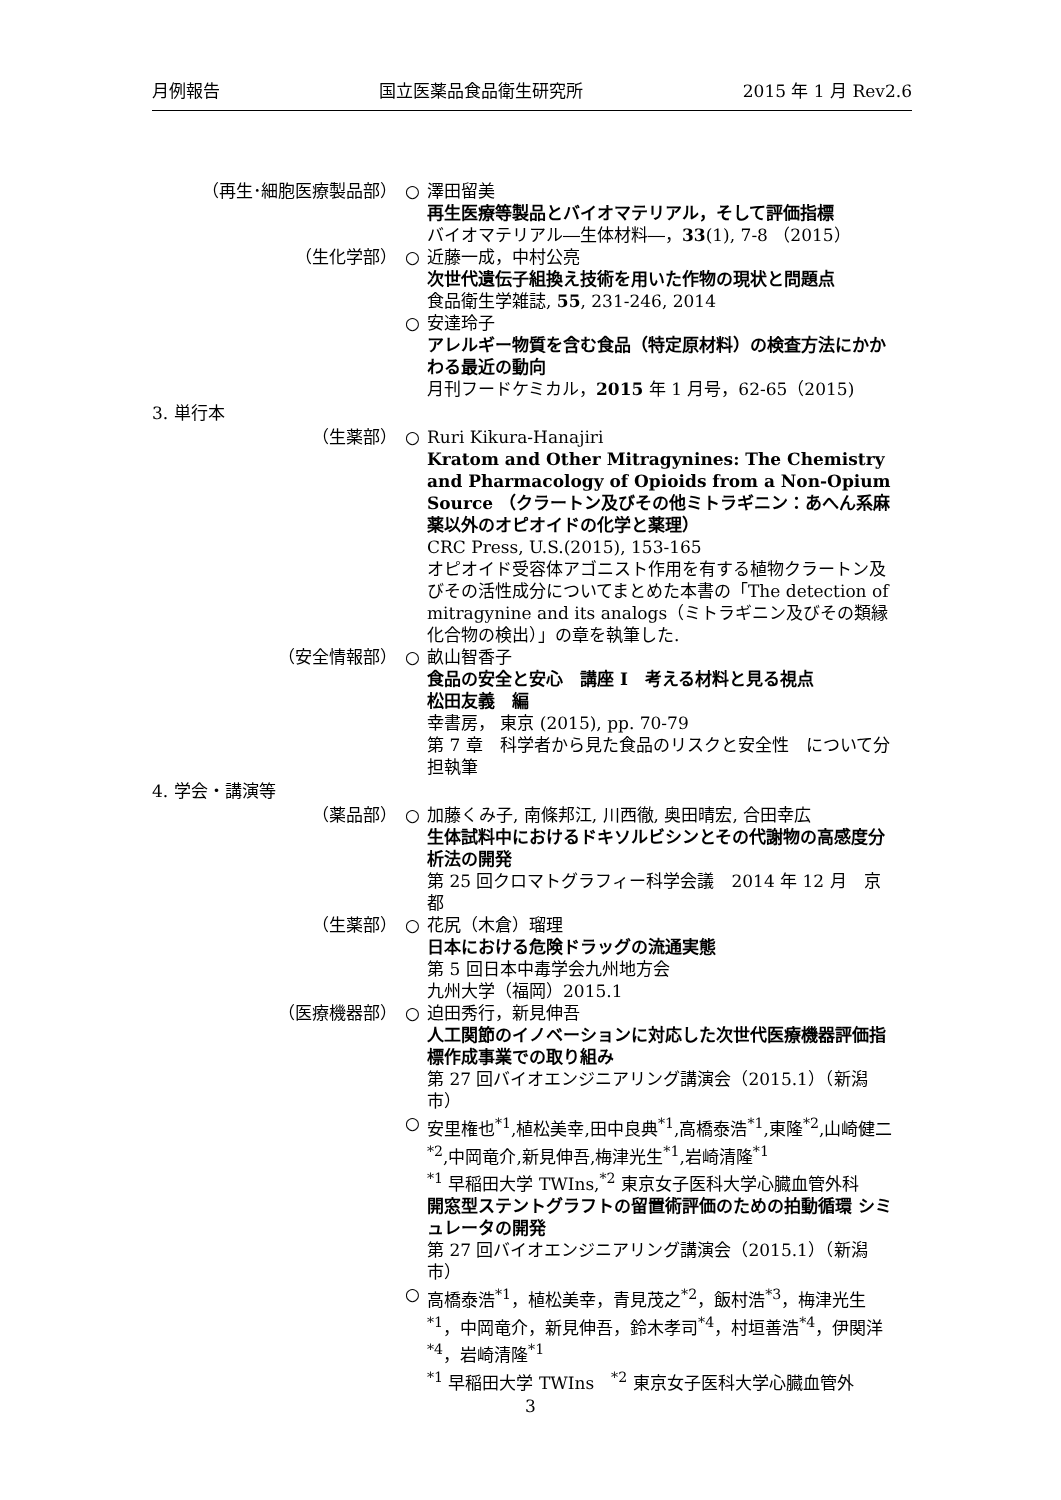月例報告 国立医薬品食品衛生研究所 2015 年 1 月 Rev2.6
（再生･細胞医療製品部） ○ 澤田留美
再生医療等製品とバイオマテリアル，そして評価指標
バイオマテリアル―生体材料―，33(1), 7-8 （2015）
（生化学部） ○ 近藤一成，中村公亮
次世代遺伝子組換え技術を用いた作物の現状と問題点
食品衛生学雑誌, 55, 231-246, 2014
○ 安達玲子
アレルギー物質を含む食品（特定原材料）の検査方法にかかわる最近の動向
月刊フードケミカル，2015 年 1 月号，62-65（2015)
3. 単行本
（生薬部） ○ Ruri Kikura-Hanajiri
Kratom and Other Mitragynines: The Chemistry and Pharmacology of Opioids from a Non-Opium Source （クラートン及びその他ミトラギニン：あへん系麻薬以外のオピオイドの化学と薬理）
CRC Press, U.S.(2015), 153-165
オピオイド受容体アゴニスト作用を有する植物クラートン及びその活性成分についてまとめた本書の「The detection of mitragynine and its analogs（ミトラギニン及びその類縁化合物の検出）」の章を執筆した.
（安全情報部） ○ 畝山智香子
食品の安全と安心　講座 I　考える材料と見る視点
松田友義　編
幸書房， 東京 (2015), pp. 70-79
第 7 章　科学者から見た食品のリスクと安全性　について分担執筆
4. 学会・講演等
（薬品部） ○ 加藤くみ子, 南條邦江, 川西徹, 奥田晴宏, 合田幸広
生体試料中におけるドキソルビシンとその代謝物の高感度分析法の開発
第 25 回クロマトグラフィー科学会議　2014 年 12 月　京都
（生薬部） ○ 花尻（木倉）瑠理
日本における危険ドラッグの流通実態
第 5 回日本中毒学会九州地方会
九州大学（福岡）2015.1
（医療機器部） ○ 迫田秀行，新見伸吾
人工関節のイノベーションに対応した次世代医療機器評価指標作成事業での取り組み
第 27 回バイオエンジニアリング講演会（2015.1）（新潟市）
○ 安里権也<sup>*1</sup>,植松美幸,田中良典<sup>*1</sup>,高橋泰浩<sup>*1</sup>,東隆<sup>*2</sup>,山崎健二<sup>*2</sup>,中岡竜介,新見伸吾,梅津光生<sup>*1</sup>,岩崎清隆<sup>*1</sup>
<sup>*1</sup> 早稲田大学 TWIns,<sup>*2</sup> 東京女子医科大学心臓血管外科
開窓型ステントグラフトの留置術評価のための拍動循環 シミュレータの開発
第 27 回バイオエンジニアリング講演会（2015.1）（新潟市）
○ 高橋泰浩<sup>*1</sup>，植松美幸，青見茂之<sup>*2</sup>，飯村浩<sup>*3</sup>，梅津光生<sup>*1</sup>，中岡竜介，新見伸吾，鈴木孝司<sup>*4</sup>，村垣善浩<sup>*4</sup>，伊関洋<sup>*4</sup>，岩崎清隆<sup>*1</sup>
<sup>*1</sup> 早稲田大学 TWIns　<sup>*2</sup> 東京女子医科大学心臓血管外
3